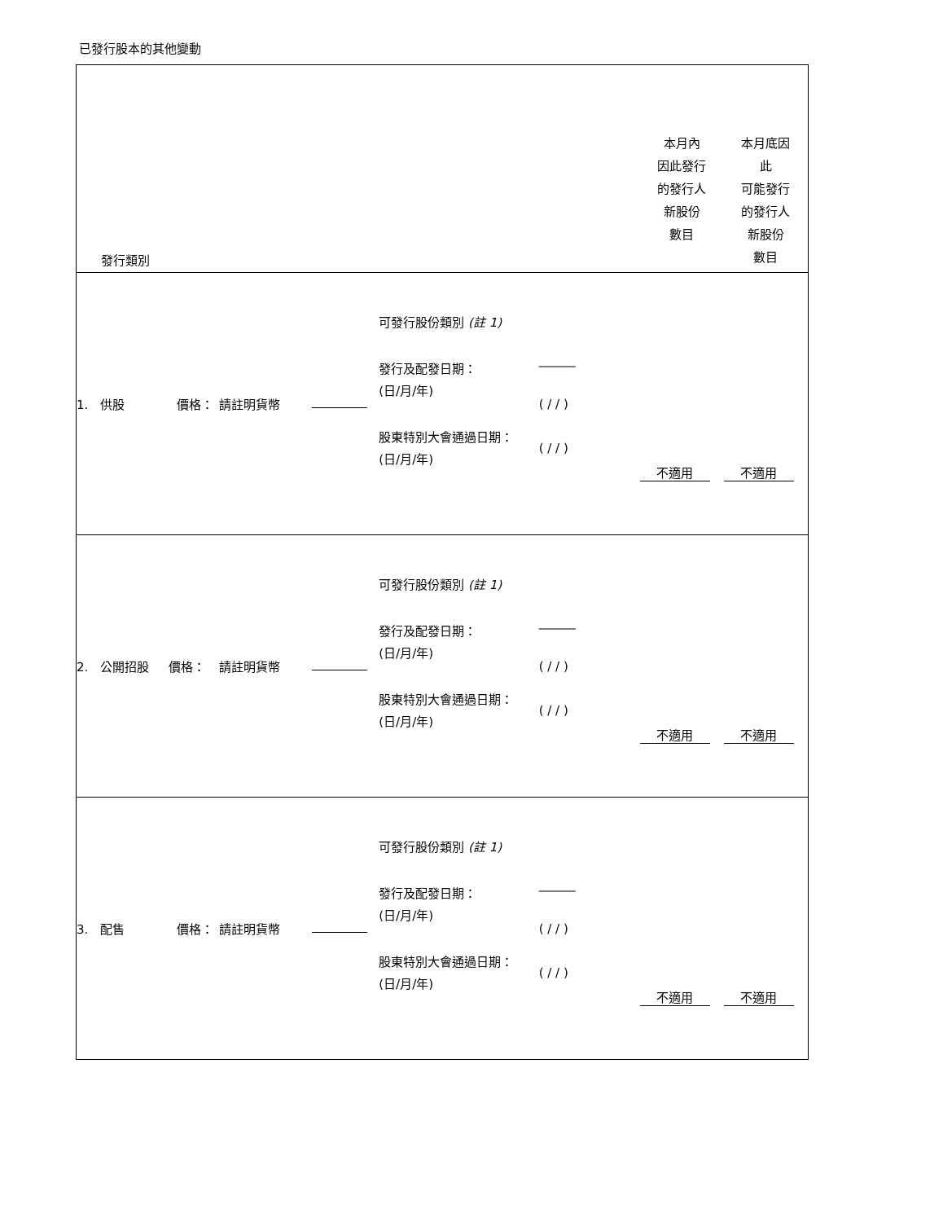已發行股本的其他變動
| 發行類別 | | | | | 本月內 因此發行 的發行人 新股份 數目 | 本月底因 此 可能發行 的發行人 新股份 數目 |
| 1. 供股 價格： | 請註明貨幣 | | 可發行股份類別 (註 1) 發行及配發日期： (日/月/年) 股東特別大會通過日期： (日/月/年) | ______ ( / / ) ( / / ) | 不適用 | 不適用 |
| 2. 公開招股 價格： | 請註明貨幣 | | 可發行股份類別 (註 1) 發行及配發日期： (日/月/年) 股東特別大會通過日期： (日/月/年) | ______ ( / / ) ( / / ) | 不適用 | 不適用 |
| 3. 配售 價格： | 請註明貨幣 | | 可發行股份類別 (註 1) 發行及配發日期： (日/月/年) 股東特別大會通過日期： (日/月/年) | ______ ( / / ) ( / / ) | 不適用 | 不適用 |